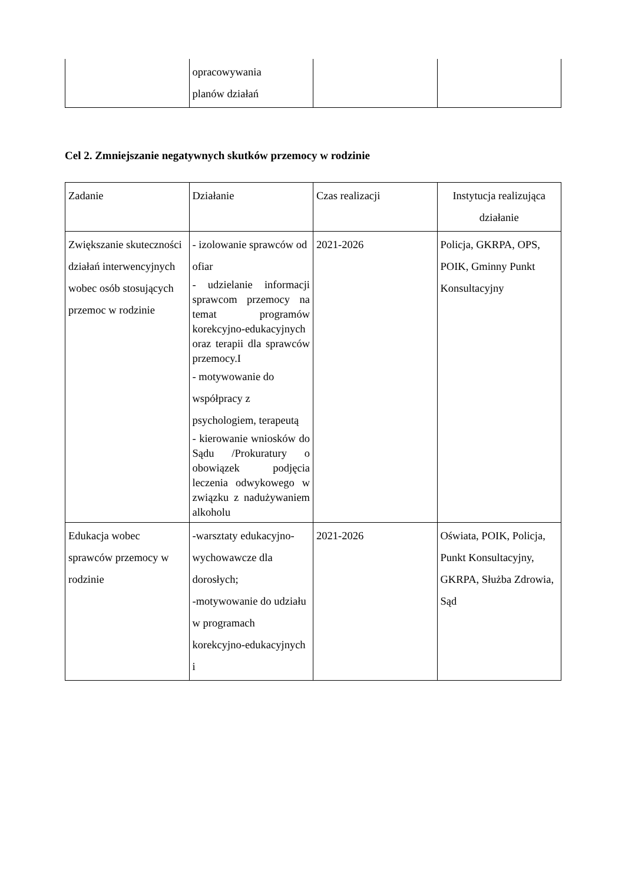| | opracowywania planów działań | | |
Cel 2. Zmniejszanie negatywnych skutków przemocy w rodzinie
| Zadanie | Działanie | Czas realizacji | Instytucja realizująca działanie |
| Zwiększanie skuteczności działań interwencyjnych wobec osób stosujących przemoc w rodzinie | - izolowanie sprawców od ofiar - udzielanie informacji sprawcom przemocy na temat programów korekcyjno-edukacyjnych oraz terapii dla sprawców przemocy.I - motywowanie do współpracy z psychologiem, terapeutą - kierowanie wniosków do Sądu /Prokuratury o obowiązek podjęcia leczenia odwykowego w związku z nadużywaniem alkoholu | 2021-2026 | Policja, GKRPA, OPS, POIK, Gminny Punkt Konsultacyjny |
| Edukacja wobec sprawców przemocy w rodzinie | -warsztaty edukacyjno-wychowawcze dla dorosłych; -motywowanie do udziału w programach korekcyjno-edukacyjnych i | 2021-2026 | Oświata, POIK, Policja, Punkt Konsultacyjny, GKRPA, Służba Zdrowia, Sąd |